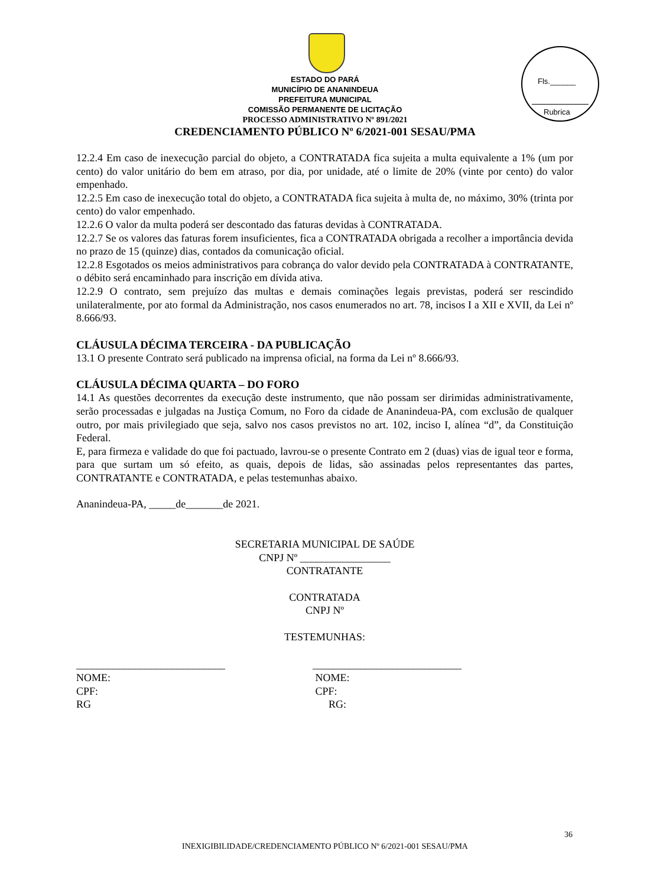Fls.______
Rubrica
ESTADO DO PARÁ
MUNICÍPIO DE ANANINDEUA
PREFEITURA MUNICIPAL
COMISSÃO PERMANENTE DE LICITAÇÃO
PROCESSO ADMINISTRATIVO Nº 891/2021
CREDENCIAMENTO PÚBLICO Nº 6/2021-001 SESAU/PMA
12.2.4 Em caso de inexecução parcial do objeto, a CONTRATADA fica sujeita a multa equivalente a 1% (um por cento) do valor unitário do bem em atraso, por dia, por unidade, até o limite de 20% (vinte por cento) do valor empenhado.
12.2.5 Em caso de inexecução total do objeto, a CONTRATADA fica sujeita à multa de, no máximo, 30% (trinta por cento) do valor empenhado.
12.2.6 O valor da multa poderá ser descontado das faturas devidas à CONTRATADA.
12.2.7 Se os valores das faturas forem insuficientes, fica a CONTRATADA obrigada a recolher a importância devida no prazo de 15 (quinze) dias, contados da comunicação oficial.
12.2.8 Esgotados os meios administrativos para cobrança do valor devido pela CONTRATADA à CONTRATANTE, o débito será encaminhado para inscrição em dívida ativa.
12.2.9 O contrato, sem prejuízo das multas e demais cominações legais previstas, poderá ser rescindido unilateralmente, por ato formal da Administração, nos casos enumerados no art. 78, incisos I a XII e XVII, da Lei nº 8.666/93.
CLÁUSULA DÉCIMA TERCEIRA - DA PUBLICAÇÃO
13.1 O presente Contrato será publicado na imprensa oficial, na forma da Lei nº 8.666/93.
CLÁUSULA DÉCIMA QUARTA – DO FORO
14.1 As questões decorrentes da execução deste instrumento, que não possam ser dirimidas administrativamente, serão processadas e julgadas na Justiça Comum, no Foro da cidade de Ananindeua-PA, com exclusão de qualquer outro, por mais privilegiado que seja, salvo nos casos previstos no art. 102, inciso I, alínea “d”, da Constituição Federal.
E, para firmeza e validade do que foi pactuado, lavrou-se o presente Contrato em 2 (duas) vias de igual teor e forma, para que surtam um só efeito, as quais, depois de lidas, são assinadas pelos representantes das partes, CONTRATANTE e CONTRATADA, e pelas testemunhas abaixo.
Ananindeua-PA, _____de_______de 2021.
SECRETARIA MUNICIPAL DE SAÚDE
CNPJ Nº _________________
CONTRATANTE
CONTRATADA
CNPJ Nº
TESTEMUNHAS:
____________________________
NOME:
CPF:
RG
____________________________
NOME:
CPF:
RG:
36
INEXIGIBILIDADE/CREDENCIAMENTO PÚBLICO Nº 6/2021-001 SESAU/PMA